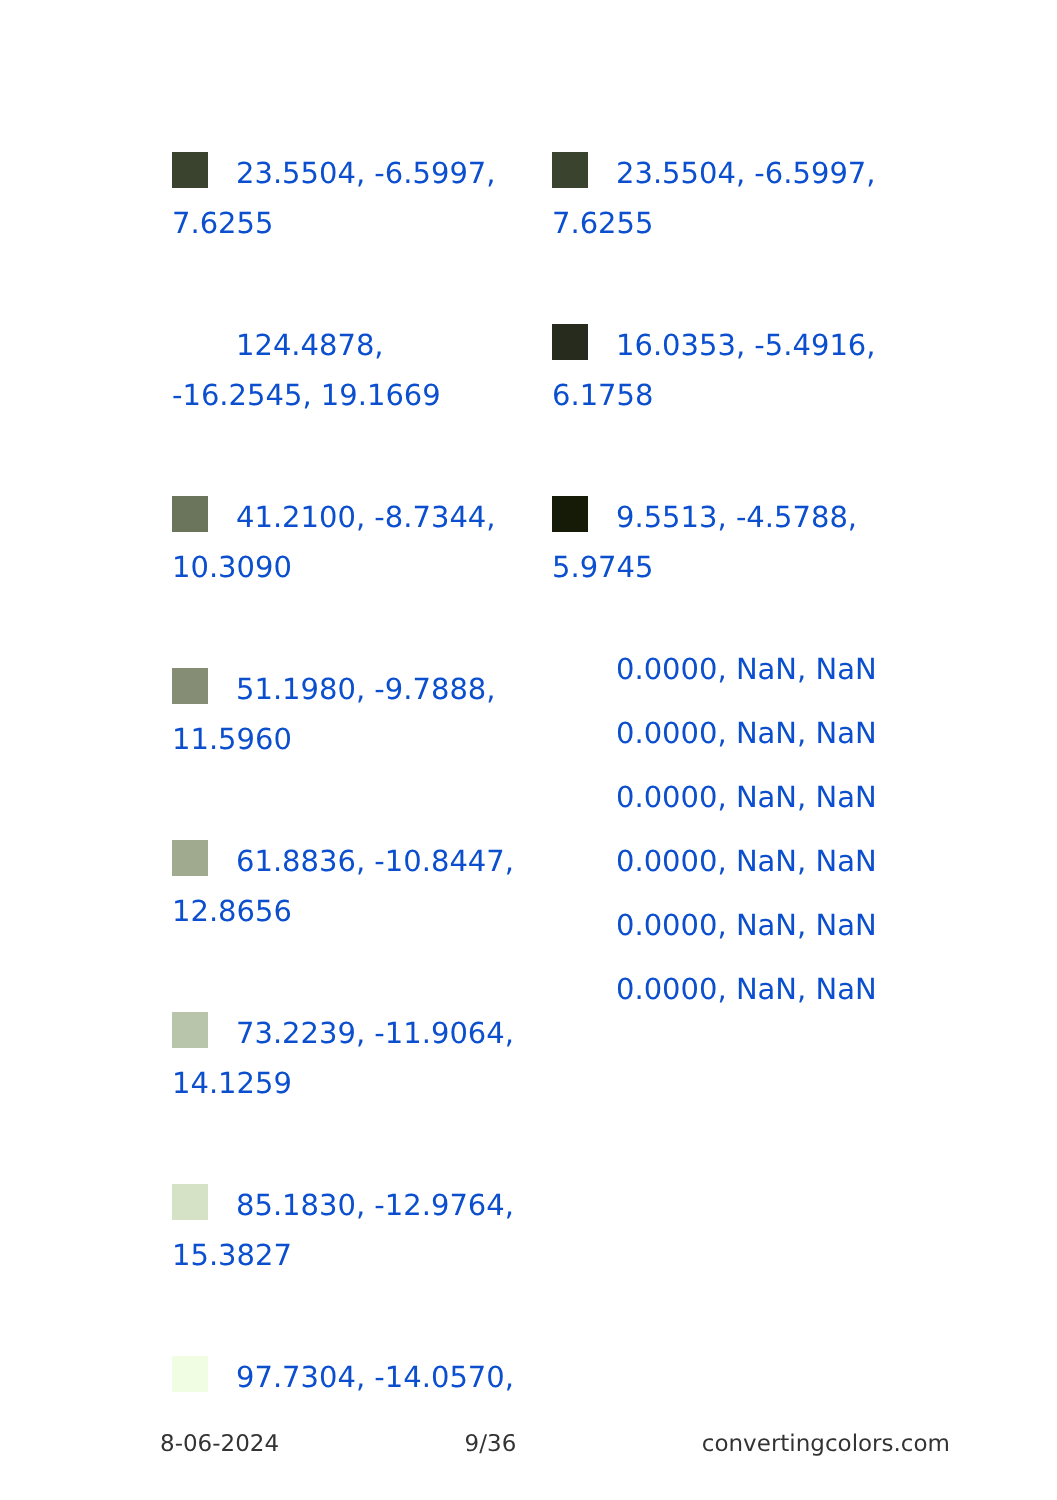23.5504, -6.5997, 7.6255
124.4878, -16.2545, 19.1669
41.2100, -8.7344, 10.3090
51.1980, -9.7888, 11.5960
61.8836, -10.8447, 12.8656
73.2239, -11.9064, 14.1259
85.1830, -12.9764, 15.3827
97.7304, -14.0570,
23.5504, -6.5997, 7.6255
16.0353, -5.4916, 6.1758
9.5513, -4.5788, 5.9745
0.0000, NaN, NaN
0.0000, NaN, NaN
0.0000, NaN, NaN
0.0000, NaN, NaN
0.0000, NaN, NaN
0.0000, NaN, NaN
8-06-2024 9/36 convertingcolors.com